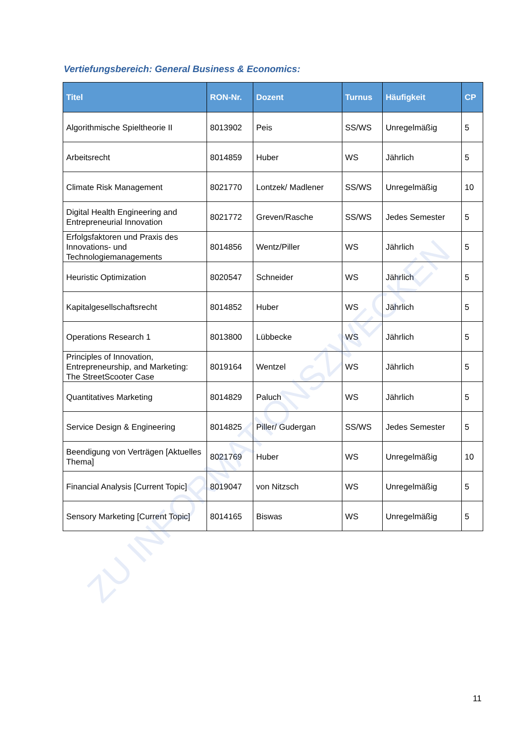Vertiefungsbereich: General Business & Economics:
| Titel | RON-Nr. | Dozent | Turnus | Häufigkeit | CP |
| --- | --- | --- | --- | --- | --- |
| Algorithmische Spieltheorie II | 8013902 | Peis | SS/WS | Unregelmäßig | 5 |
| Arbeitsrecht | 8014859 | Huber | WS | Jährlich | 5 |
| Climate Risk Management | 8021770 | Lontzek/ Madlener | SS/WS | Unregelmäßig | 10 |
| Digital Health Engineering and Entrepreneurial Innovation | 8021772 | Greven/Rasche | SS/WS | Jedes Semester | 5 |
| Erfolgsfaktoren und Praxis des Innovations- und Technologiemanagements | 8014856 | Wentz/Piller | WS | Jährlich | 5 |
| Heuristic Optimization | 8020547 | Schneider | WS | Jährlich | 5 |
| Kapitalgesellschaftsrecht | 8014852 | Huber | WS | Jährlich | 5 |
| Operations Research 1 | 8013800 | Lübbecke | WS | Jährlich | 5 |
| Principles of Innovation, Entrepreneurship, and Marketing: The StreetScooter Case | 8019164 | Wentzel | WS | Jährlich | 5 |
| Quantitatives Marketing | 8014829 | Paluch | WS | Jährlich | 5 |
| Service Design & Engineering | 8014825 | Piller/ Gudergan | SS/WS | Jedes Semester | 5 |
| Beendigung von Verträgen [Aktuelles Thema] | 8021769 | Huber | WS | Unregelmäßig | 10 |
| Financial Analysis [Current Topic] | 8019047 | von Nitzsch | WS | Unregelmäßig | 5 |
| Sensory Marketing [Current Topic] | 8014165 | Biswas | WS | Unregelmäßig | 5 |
ZU INFORMATIONSZWECKEN
11